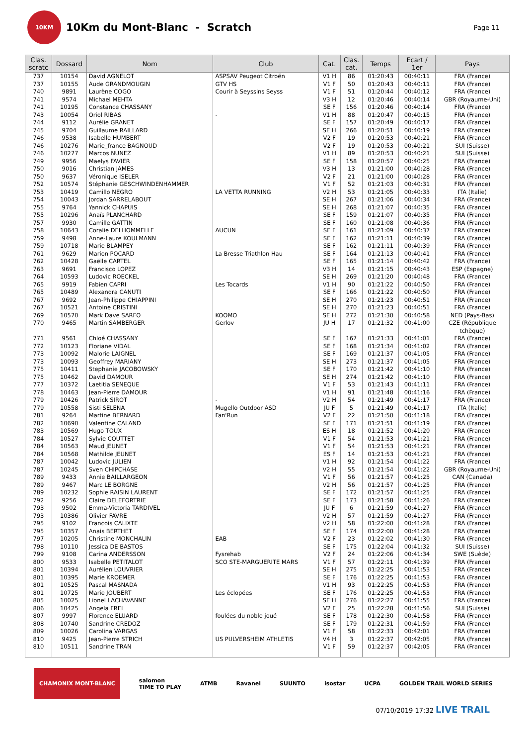10KM
10Km du Mont-Blanc - Scratch
Page 11
| Clas. scratc | Dossard | Nom | Club | Cat. | Clas. cat. | Temps | Ecart / 1er | Pays |
| --- | --- | --- | --- | --- | --- | --- | --- | --- |
| 737 | 10154 | David AGNELOT | ASPSAV Peugeot Citroën | V1 H | 86 | 01:20:43 | 00:40:11 | FRA (France) |
| 737 | 10155 | Aude GRANDMOUGIN | GTV HS | V1 F | 50 | 01:20:43 | 00:40:11 | FRA (France) |
| 740 | 9891 | Laurène COGO | Courir à Seyssins Seyss | V1 F | 51 | 01:20:44 | 00:40:12 | FRA (France) |
| 741 | 9574 | Michael MEHTA | | V3 H | 12 | 01:20:46 | 00:40:14 | GBR (Royaume-Uni) |
| 741 | 10195 | Constance CHASSANY | | SE F | 156 | 01:20:46 | 00:40:14 | FRA (France) |
| 743 | 10054 | Oriol RIBAS | - | V1 H | 88 | 01:20:47 | 00:40:15 | FRA (France) |
| 744 | 9112 | Aurélie GRANET | | SE F | 157 | 01:20:49 | 00:40:17 | FRA (France) |
| 745 | 9704 | Guillaume RAILLARD | | SE H | 266 | 01:20:51 | 00:40:19 | FRA (France) |
| 746 | 9538 | Isabelle HUMBERT | | V2 F | 19 | 01:20:53 | 00:40:21 | FRA (France) |
| 746 | 10276 | Marie_france BAGNOUD | | V2 F | 19 | 01:20:53 | 00:40:21 | SUI (Suisse) |
| 746 | 10277 | Marcos NUNEZ | | V1 H | 89 | 01:20:53 | 00:40:21 | SUI (Suisse) |
| 749 | 9956 | Maelys FAVIER | | SE F | 158 | 01:20:57 | 00:40:25 | FRA (France) |
| 750 | 9016 | Christian JAMES | | V3 H | 13 | 01:21:00 | 00:40:28 | FRA (France) |
| 750 | 9637 | Véronique ISELER | | V2 F | 21 | 01:21:00 | 00:40:28 | FRA (France) |
| 752 | 10574 | Stéphanie GESCHWINDENHAMMER | | V1 F | 52 | 01:21:03 | 00:40:31 | FRA (France) |
| 753 | 10419 | Camillo NEGRO | LA VETTA RUNNING | V2 H | 53 | 01:21:05 | 00:40:33 | ITA (Italie) |
| 754 | 10043 | Jordan SARRELABOUT | | SE H | 267 | 01:21:06 | 00:40:34 | FRA (France) |
| 755 | 9764 | Yannick CHAPUIS | | SE H | 268 | 01:21:07 | 00:40:35 | FRA (France) |
| 755 | 10296 | Anaïs PLANCHARD | | SE F | 159 | 01:21:07 | 00:40:35 | FRA (France) |
| 757 | 9930 | Camille GATTIN | | SE F | 160 | 01:21:08 | 00:40:36 | FRA (France) |
| 758 | 10643 | Coralie DELHOMMELLE | AUCUN | SE F | 161 | 01:21:09 | 00:40:37 | FRA (France) |
| 759 | 9498 | Anne-Laure KOULMANN | | SE F | 162 | 01:21:11 | 00:40:39 | FRA (France) |
| 759 | 10718 | Marie BLAMPEY | | SE F | 162 | 01:21:11 | 00:40:39 | FRA (France) |
| 761 | 9629 | Marion POCARD | La Bresse Triathlon Hau | SE F | 164 | 01:21:13 | 00:40:41 | FRA (France) |
| 762 | 10428 | Gaëlle CARTEL | | SE F | 165 | 01:21:14 | 00:40:42 | FRA (France) |
| 763 | 9691 | Francisco LOPEZ | | V3 H | 14 | 01:21:15 | 00:40:43 | ESP (Espagne) |
| 764 | 10593 | Ludovic ROECKEL | | SE H | 269 | 01:21:20 | 00:40:48 | FRA (France) |
| 765 | 9919 | Fabien CAPRI | Les Tocards | V1 H | 90 | 01:21:22 | 00:40:50 | FRA (France) |
| 765 | 10489 | Alexandra CANUTI | | SE F | 166 | 01:21:22 | 00:40:50 | FRA (France) |
| 767 | 9692 | Jean-Philippe CHIAPPINI | | SE H | 270 | 01:21:23 | 00:40:51 | FRA (France) |
| 767 | 10521 | Antoine CRISTINI | | SE H | 270 | 01:21:23 | 00:40:51 | FRA (France) |
| 769 | 10570 | Mark Dave SARFO | KOOMO | SE H | 272 | 01:21:30 | 00:40:58 | NED (Pays-Bas) |
| 770 | 9465 | Martin SAMBERGER | Gerlov | JU H | 17 | 01:21:32 | 00:41:00 | CZE (République tchèque) |
| 771 | 9561 | Chloé CHASSANY | | SE F | 167 | 01:21:33 | 00:41:01 | FRA (France) |
| 772 | 10123 | Floriane VIDAL | | SE F | 168 | 01:21:34 | 00:41:02 | FRA (France) |
| 773 | 10092 | Malorie LAIGNEL | | SE F | 169 | 01:21:37 | 00:41:05 | FRA (France) |
| 773 | 10093 | Geoffrey MARIANY | | SE H | 273 | 01:21:37 | 00:41:05 | FRA (France) |
| 775 | 10411 | Stephanie JACOBOWSKY | | SE F | 170 | 01:21:42 | 00:41:10 | FRA (France) |
| 775 | 10462 | David DAMOUR | | SE H | 274 | 01:21:42 | 00:41:10 | FRA (France) |
| 777 | 10372 | Laetitia SENEQUE | | V1 F | 53 | 01:21:43 | 00:41:11 | FRA (France) |
| 778 | 10463 | Jean-Pierre DAMOUR | | V1 H | 91 | 01:21:48 | 00:41:16 | FRA (France) |
| 779 | 10426 | Patrick SIROT | - | V2 H | 54 | 01:21:49 | 00:41:17 | FRA (France) |
| 779 | 10558 | Sisti SELENA | Mugello Outdoor ASD | JU F | 5 | 01:21:49 | 00:41:17 | ITA (Italie) |
| 781 | 9264 | Martine BERNARD | Fan'Run | V2 F | 22 | 01:21:50 | 00:41:18 | FRA (France) |
| 782 | 10690 | Valentine CALAND | | SE F | 171 | 01:21:51 | 00:41:19 | FRA (France) |
| 783 | 10569 | Hugo TOUX | | ES H | 18 | 01:21:52 | 00:41:20 | FRA (France) |
| 784 | 10527 | Sylvie COUTTET | | V1 F | 54 | 01:21:53 | 00:41:21 | FRA (France) |
| 784 | 10563 | Maud JEUNET | | V1 F | 54 | 01:21:53 | 00:41:21 | FRA (France) |
| 784 | 10568 | Mathilde JEUNET | | ES F | 14 | 01:21:53 | 00:41:21 | FRA (France) |
| 787 | 10042 | Ludovic JULIEN | | V1 H | 92 | 01:21:54 | 00:41:22 | FRA (France) |
| 787 | 10245 | Sven CHIPCHASE | | V2 H | 55 | 01:21:54 | 00:41:22 | GBR (Royaume-Uni) |
| 789 | 9433 | Annie BAILLARGEON | | V1 F | 56 | 01:21:57 | 00:41:25 | CAN (Canada) |
| 789 | 9467 | Marc LE BORGNE | | V2 H | 56 | 01:21:57 | 00:41:25 | FRA (France) |
| 789 | 10232 | Sophie RAISIN LAURENT | | SE F | 172 | 01:21:57 | 00:41:25 | FRA (France) |
| 792 | 9256 | Claire DELEFORTRIE | | SE F | 173 | 01:21:58 | 00:41:26 | FRA (France) |
| 793 | 9502 | Emma-Victoria TARDIVEL | | JU F | 6 | 01:21:59 | 00:41:27 | FRA (France) |
| 793 | 10386 | Olivier FAVRE | | V2 H | 57 | 01:21:59 | 00:41:27 | FRA (France) |
| 795 | 9102 | Francois CALIXTE | | V2 H | 58 | 01:22:00 | 00:41:28 | FRA (France) |
| 795 | 10357 | Anais BERTHET | | SE F | 174 | 01:22:00 | 00:41:28 | FRA (France) |
| 797 | 10205 | Christine MONCHALIN | EAB | V2 F | 23 | 01:22:02 | 00:41:30 | FRA (France) |
| 798 | 10110 | Jessica DE BASTOS | | SE F | 175 | 01:22:04 | 00:41:32 | SUI (Suisse) |
| 799 | 9108 | Carina ANDERSSON | Fysrehab | V2 F | 24 | 01:22:06 | 00:41:34 | SWE (Suède) |
| 800 | 9533 | Isabelle PETITALOT | SCO STE-MARGUERITE MARS | V1 F | 57 | 01:22:11 | 00:41:39 | FRA (France) |
| 801 | 10394 | Aurélien LOUVRIER | | SE H | 275 | 01:22:25 | 00:41:53 | FRA (France) |
| 801 | 10395 | Marie KROEMER | | SE F | 176 | 01:22:25 | 00:41:53 | FRA (France) |
| 801 | 10525 | Pascal MASNADA | | V1 H | 93 | 01:22:25 | 00:41:53 | FRA (France) |
| 801 | 10725 | Marie JOUBERT | Les éclopées | SE F | 176 | 01:22:25 | 00:41:53 | FRA (France) |
| 805 | 10025 | Lionel LACHAVANNE | | SE H | 276 | 01:22:27 | 00:41:55 | FRA (France) |
| 806 | 10425 | Angela FREI | | V2 F | 25 | 01:22:28 | 00:41:56 | SUI (Suisse) |
| 807 | 9997 | Florence ELUARD | foulées du noble joué | SE F | 178 | 01:22:30 | 00:41:58 | FRA (France) |
| 808 | 10740 | Sandrine CREDOZ | | SE F | 179 | 01:22:31 | 00:41:59 | FRA (France) |
| 809 | 10026 | Carolina VARGAS | | V1 F | 58 | 01:22:33 | 00:42:01 | FRA (France) |
| 810 | 9425 | Jean-Pierre STRICH | US PULVERSHEIM ATHLETIS | V4 H | 3 | 01:22:37 | 00:42:05 | FRA (France) |
| 810 | 10511 | Sandrine TRAN | | V1 F | 59 | 01:22:37 | 00:42:05 | FRA (France) |
CHAMONIX MONT-BLANC salomon
TIME TO PLAY ATMB Ravanel SUUNTO isostar UCPA GOLDEN TRAIL WORLD SERIES
07/10/2019 17:32 LIVE TRAIL